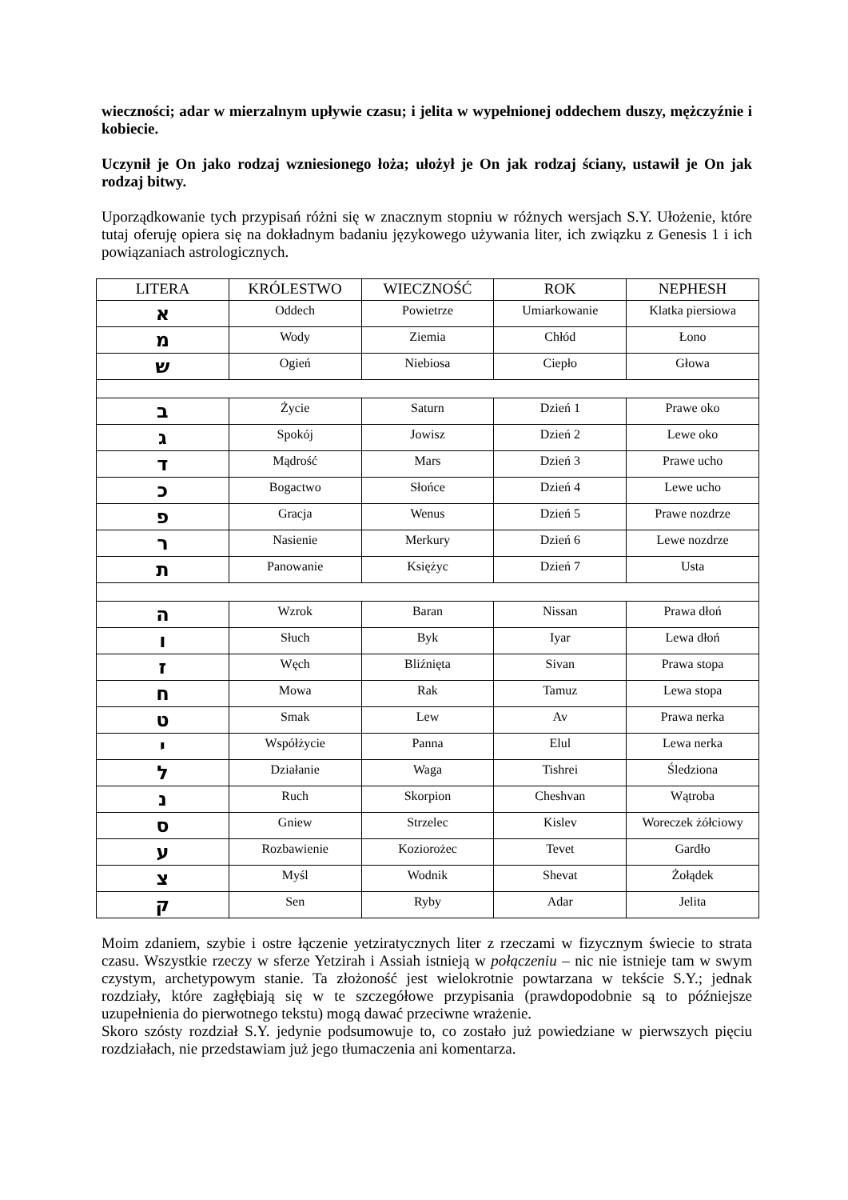wieczności; adar w mierzalnym upływie czasu; i jelita w wypełnionej oddechem duszy, mężczyźnie i kobiecie.
Uczynił je On jako rodzaj wzniesionego łoża; ułożył je On jak rodzaj ściany, ustawił je On jak rodzaj bitwy.
Uporządkowanie tych przypisań różni się w znacznym stopniu w różnych wersjach S.Y. Ułożenie, które tutaj oferuję opiera się na dokładnym badaniu językowego używania liter, ich związku z Genesis 1 i ich powiązaniach astrologicznych.
| LITERA | KRÓLESTWO | WIECZNOŚĆ | ROK | NEPHESH |
| --- | --- | --- | --- | --- |
| א | Oddech | Powietrze | Umiarkowanie | Klatka piersiowa |
| מ | Wody | Ziemia | Chłód | Łono |
| ש | Ogień | Niebiosa | Ciepło | Głowa |
| ב | Życie | Saturn | Dzień 1 | Prawe oko |
| ג | Spokój | Jowisz | Dzień 2 | Lewe oko |
| ד | Mądrość | Mars | Dzień 3 | Prawe ucho |
| כ | Bogactwo | Słońce | Dzień 4 | Lewe ucho |
| פ | Gracja | Wenus | Dzień 5 | Prawe nozdrze |
| ר | Nasienie | Merkury | Dzień 6 | Lewe nozdrze |
| ת | Panowanie | Księżyc | Dzień 7 | Usta |
| ה | Wzrok | Baran | Nissan | Prawa dłoń |
| ו | Słuch | Byk | Iyar | Lewa dłoń |
| ז | Węch | Bliźnięta | Sivan | Prawa stopa |
| ח | Mowa | Rak | Tamuz | Lewa stopa |
| ט | Smak | Lew | Av | Prawa nerka |
| י | Współżycie | Panna | Elul | Lewa nerka |
| ל | Działanie | Waga | Tishrei | Śledziona |
| נ | Ruch | Skorpion | Cheshvan | Wątroba |
| ס | Gniew | Strzelec | Kislev | Woreczek żółciowy |
| ע | Rozbawienie | Koziorożec | Tevet | Gardło |
| צ | Myśl | Wodnik | Shevat | Żołądek |
| ק | Sen | Ryby | Adar | Jelita |
Moim zdaniem, szybie i ostre łączenie yetziratycznych liter z rzeczami w fizycznym świecie to strata czasu. Wszystkie rzeczy w sferze Yetzirah i Assiah istnieją w połączeniu – nic nie istnieje tam w swym czystym, archetypowym stanie. Ta złożoność jest wielokrotnie powtarzana w tekście S.Y.; jednak rozdziały, które zagłębiają się w te szczegółowe przypisania (prawdopodobnie są to późniejsze uzupełnienia do pierwotnego tekstu) mogą dawać przeciwne wrażenie.
Skoro szósty rozdział S.Y. jedynie podsumowuje to, co zostało już powiedziane w pierwszych pięciu rozdziałach, nie przedstawiam już jego tłumaczenia ani komentarza.